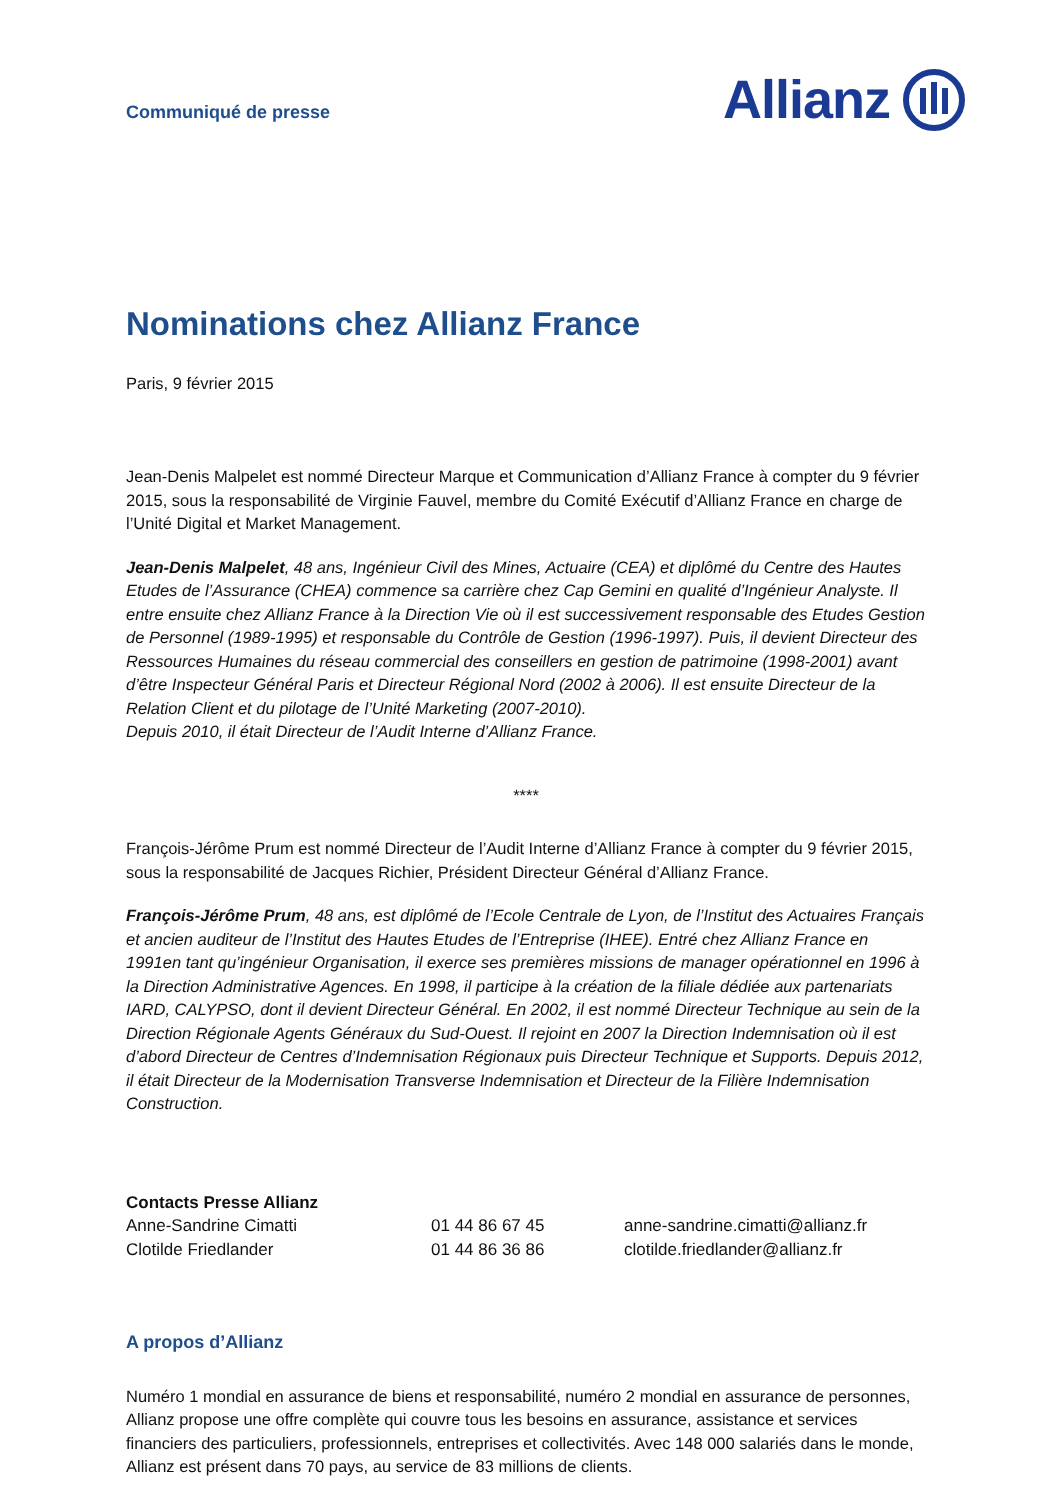Communiqué de presse
Allianz
Nominations chez Allianz France
Paris, 9 février 2015
Jean-Denis Malpelet est nommé Directeur Marque et Communication d’Allianz France à compter du 9 février 2015, sous la responsabilité de Virginie Fauvel, membre du Comité Exécutif d’Allianz France en charge de l’Unité Digital et Market Management.
Jean-Denis Malpelet, 48 ans, Ingénieur Civil des Mines, Actuaire (CEA) et diplômé du Centre des Hautes Etudes de l’Assurance (CHEA) commence sa carrière chez Cap Gemini en qualité d’Ingénieur Analyste. Il entre ensuite chez Allianz France à la Direction Vie où il est successivement responsable des Etudes Gestion de Personnel (1989-1995) et responsable du Contrôle de Gestion (1996-1997). Puis, il devient Directeur des Ressources Humaines du réseau commercial des conseillers en gestion de patrimoine (1998-2001) avant d’être Inspecteur Général Paris et Directeur Régional Nord (2002 à 2006). Il est ensuite Directeur de la Relation Client et du pilotage de l’Unité Marketing (2007-2010).
Depuis 2010, il était Directeur de l’Audit Interne d’Allianz France.
****
François-Jérôme Prum est nommé Directeur de l’Audit Interne d’Allianz France à compter du 9 février 2015, sous la responsabilité de Jacques Richier, Président Directeur Général d’Allianz France.
François-Jérôme Prum, 48 ans, est diplômé de l’Ecole Centrale de Lyon, de l’Institut des Actuaires Français et ancien auditeur de l’Institut des Hautes Etudes de l’Entreprise (IHEE). Entré chez Allianz France en 1991en tant qu’ingénieur Organisation, il exerce ses premières missions de manager opérationnel en 1996 à la Direction Administrative Agences. En 1998, il participe à la création de la filiale dédiée aux partenariats IARD, CALYPSO, dont il devient Directeur Général. En 2002, il est nommé Directeur Technique au sein de la Direction Régionale Agents Généraux du Sud-Ouest. Il rejoint en 2007 la Direction Indemnisation où il est d’abord Directeur de Centres d’Indemnisation Régionaux puis Directeur Technique et Supports. Depuis 2012, il était Directeur de la Modernisation Transverse Indemnisation et Directeur de la Filière Indemnisation Construction.
| Contacts Presse Allianz | | |
| Anne-Sandrine Cimatti | 01 44 86 67 45 | anne-sandrine.cimatti@allianz.fr |
| Clotilde Friedlander | 01 44 86 36 86 | clotilde.friedlander@allianz.fr |
A propos d’Allianz
Numéro 1 mondial en assurance de biens et responsabilité, numéro 2 mondial en assurance de personnes, Allianz propose une offre complète qui couvre tous les besoins en assurance, assistance et services financiers des particuliers, professionnels, entreprises et collectivités. Avec 148 000 salariés dans le monde, Allianz est présent dans 70 pays, au service de 83 millions de clients.